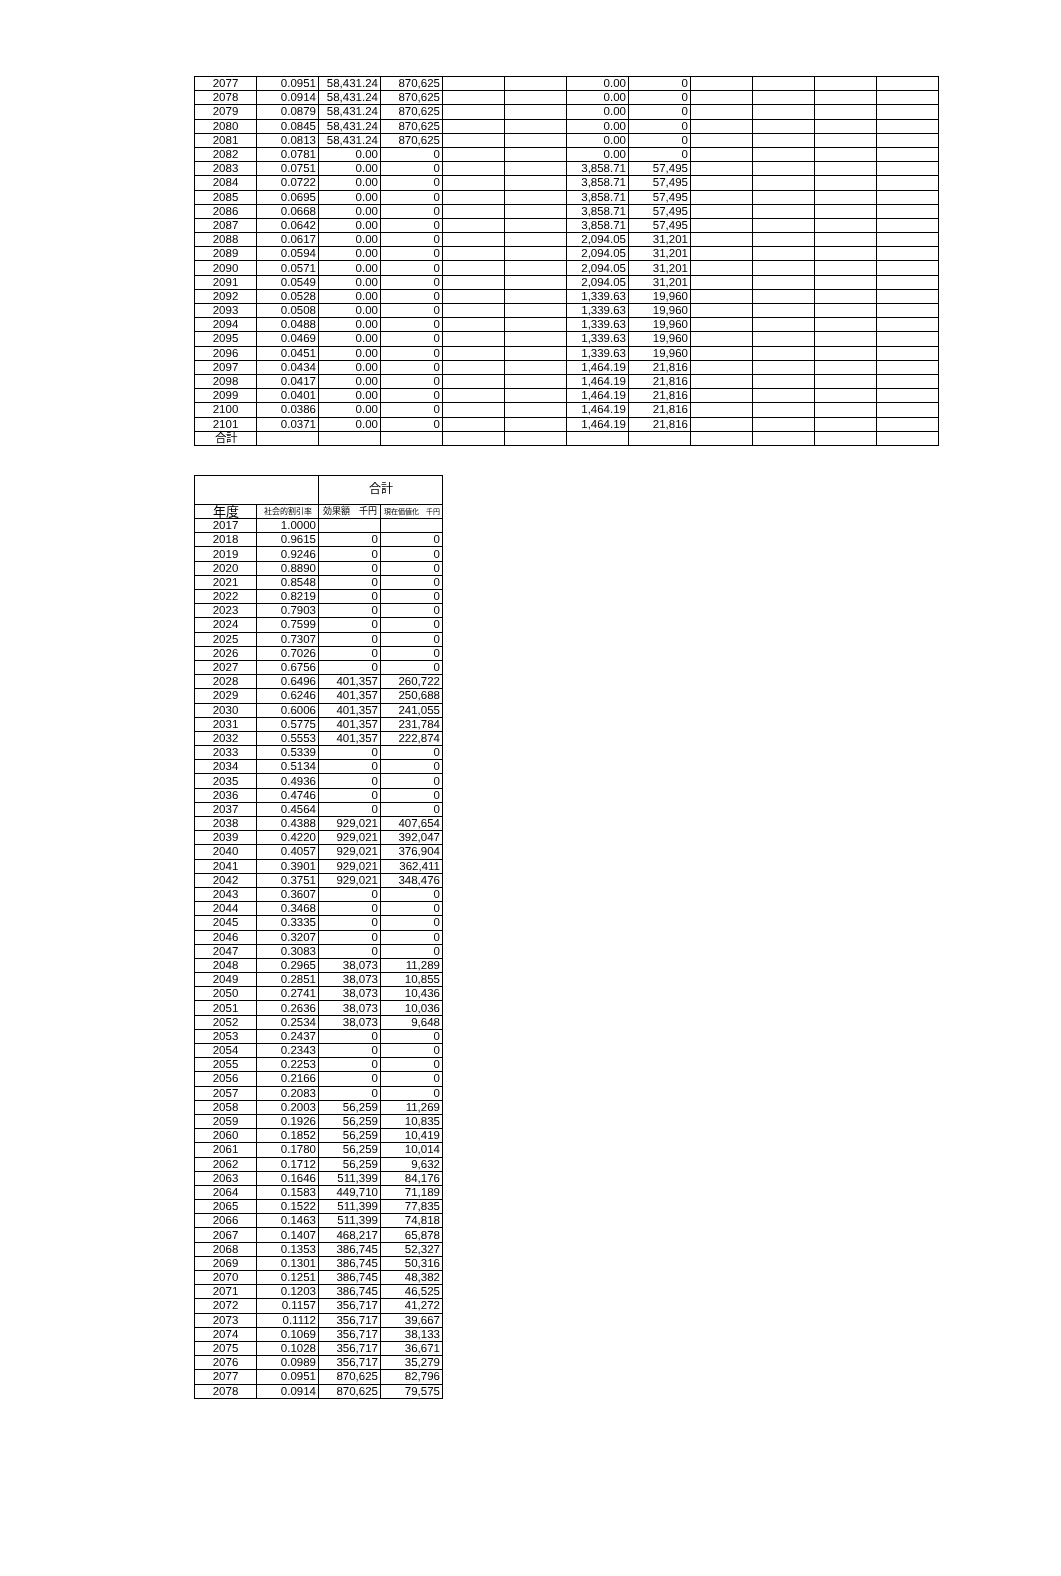| 2077 | 0.0951 | 58,431.24 | 870,625 | | | 0.00 | 0 | | | | |
| 2078 | 0.0914 | 58,431.24 | 870,625 | | | 0.00 | 0 | | | | |
| 2079 | 0.0879 | 58,431.24 | 870,625 | | | 0.00 | 0 | | | | |
| 2080 | 0.0845 | 58,431.24 | 870,625 | | | 0.00 | 0 | | | | |
| 2081 | 0.0813 | 58,431.24 | 870,625 | | | 0.00 | 0 | | | | |
| 2082 | 0.0781 | 0.00 | 0 | | | 0.00 | 0 | | | | |
| 2083 | 0.0751 | 0.00 | 0 | | | 3,858.71 | 57,495 | | | | |
| 2084 | 0.0722 | 0.00 | 0 | | | 3,858.71 | 57,495 | | | | |
| 2085 | 0.0695 | 0.00 | 0 | | | 3,858.71 | 57,495 | | | | |
| 2086 | 0.0668 | 0.00 | 0 | | | 3,858.71 | 57,495 | | | | |
| 2087 | 0.0642 | 0.00 | 0 | | | 3,858.71 | 57,495 | | | | |
| 2088 | 0.0617 | 0.00 | 0 | | | 2,094.05 | 31,201 | | | | |
| 2089 | 0.0594 | 0.00 | 0 | | | 2,094.05 | 31,201 | | | | |
| 2090 | 0.0571 | 0.00 | 0 | | | 2,094.05 | 31,201 | | | | |
| 2091 | 0.0549 | 0.00 | 0 | | | 2,094.05 | 31,201 | | | | |
| 2092 | 0.0528 | 0.00 | 0 | | | 1,339.63 | 19,960 | | | | |
| 2093 | 0.0508 | 0.00 | 0 | | | 1,339.63 | 19,960 | | | | |
| 2094 | 0.0488 | 0.00 | 0 | | | 1,339.63 | 19,960 | | | | |
| 2095 | 0.0469 | 0.00 | 0 | | | 1,339.63 | 19,960 | | | | |
| 2096 | 0.0451 | 0.00 | 0 | | | 1,339.63 | 19,960 | | | | |
| 2097 | 0.0434 | 0.00 | 0 | | | 1,464.19 | 21,816 | | | | |
| 2098 | 0.0417 | 0.00 | 0 | | | 1,464.19 | 21,816 | | | | |
| 2099 | 0.0401 | 0.00 | 0 | | | 1,464.19 | 21,816 | | | | |
| 2100 | 0.0386 | 0.00 | 0 | | | 1,464.19 | 21,816 | | | | |
| 2101 | 0.0371 | 0.00 | 0 | | | 1,464.19 | 21,816 | | | | |
| 合計 | | | | | | | | | | | |
| | | 合計 | |
| --- | --- | --- | --- |
| 年度 | 社会的割引率 | 効果額 千円 | 現在価値化 千円 |
| 2017 | 1.0000 | | |
| 2018 | 0.9615 | 0 | 0 |
| 2019 | 0.9246 | 0 | 0 |
| 2020 | 0.8890 | 0 | 0 |
| 2021 | 0.8548 | 0 | 0 |
| 2022 | 0.8219 | 0 | 0 |
| 2023 | 0.7903 | 0 | 0 |
| 2024 | 0.7599 | 0 | 0 |
| 2025 | 0.7307 | 0 | 0 |
| 2026 | 0.7026 | 0 | 0 |
| 2027 | 0.6756 | 0 | 0 |
| 2028 | 0.6496 | 401,357 | 260,722 |
| 2029 | 0.6246 | 401,357 | 250,688 |
| 2030 | 0.6006 | 401,357 | 241,055 |
| 2031 | 0.5775 | 401,357 | 231,784 |
| 2032 | 0.5553 | 401,357 | 222,874 |
| 2033 | 0.5339 | 0 | 0 |
| 2034 | 0.5134 | 0 | 0 |
| 2035 | 0.4936 | 0 | 0 |
| 2036 | 0.4746 | 0 | 0 |
| 2037 | 0.4564 | 0 | 0 |
| 2038 | 0.4388 | 929,021 | 407,654 |
| 2039 | 0.4220 | 929,021 | 392,047 |
| 2040 | 0.4057 | 929,021 | 376,904 |
| 2041 | 0.3901 | 929,021 | 362,411 |
| 2042 | 0.3751 | 929,021 | 348,476 |
| 2043 | 0.3607 | 0 | 0 |
| 2044 | 0.3468 | 0 | 0 |
| 2045 | 0.3335 | 0 | 0 |
| 2046 | 0.3207 | 0 | 0 |
| 2047 | 0.3083 | 0 | 0 |
| 2048 | 0.2965 | 38,073 | 11,289 |
| 2049 | 0.2851 | 38,073 | 10,855 |
| 2050 | 0.2741 | 38,073 | 10,436 |
| 2051 | 0.2636 | 38,073 | 10,036 |
| 2052 | 0.2534 | 38,073 | 9,648 |
| 2053 | 0.2437 | 0 | 0 |
| 2054 | 0.2343 | 0 | 0 |
| 2055 | 0.2253 | 0 | 0 |
| 2056 | 0.2166 | 0 | 0 |
| 2057 | 0.2083 | 0 | 0 |
| 2058 | 0.2003 | 56,259 | 11,269 |
| 2059 | 0.1926 | 56,259 | 10,835 |
| 2060 | 0.1852 | 56,259 | 10,419 |
| 2061 | 0.1780 | 56,259 | 10,014 |
| 2062 | 0.1712 | 56,259 | 9,632 |
| 2063 | 0.1646 | 511,399 | 84,176 |
| 2064 | 0.1583 | 449,710 | 71,189 |
| 2065 | 0.1522 | 511,399 | 77,835 |
| 2066 | 0.1463 | 511,399 | 74,818 |
| 2067 | 0.1407 | 468,217 | 65,878 |
| 2068 | 0.1353 | 386,745 | 52,327 |
| 2069 | 0.1301 | 386,745 | 50,316 |
| 2070 | 0.1251 | 386,745 | 48,382 |
| 2071 | 0.1203 | 386,745 | 46,525 |
| 2072 | 0.1157 | 356,717 | 41,272 |
| 2073 | 0.1112 | 356,717 | 39,667 |
| 2074 | 0.1069 | 356,717 | 38,133 |
| 2075 | 0.1028 | 356,717 | 36,671 |
| 2076 | 0.0989 | 356,717 | 35,279 |
| 2077 | 0.0951 | 870,625 | 82,796 |
| 2078 | 0.0914 | 870,625 | 79,575 |